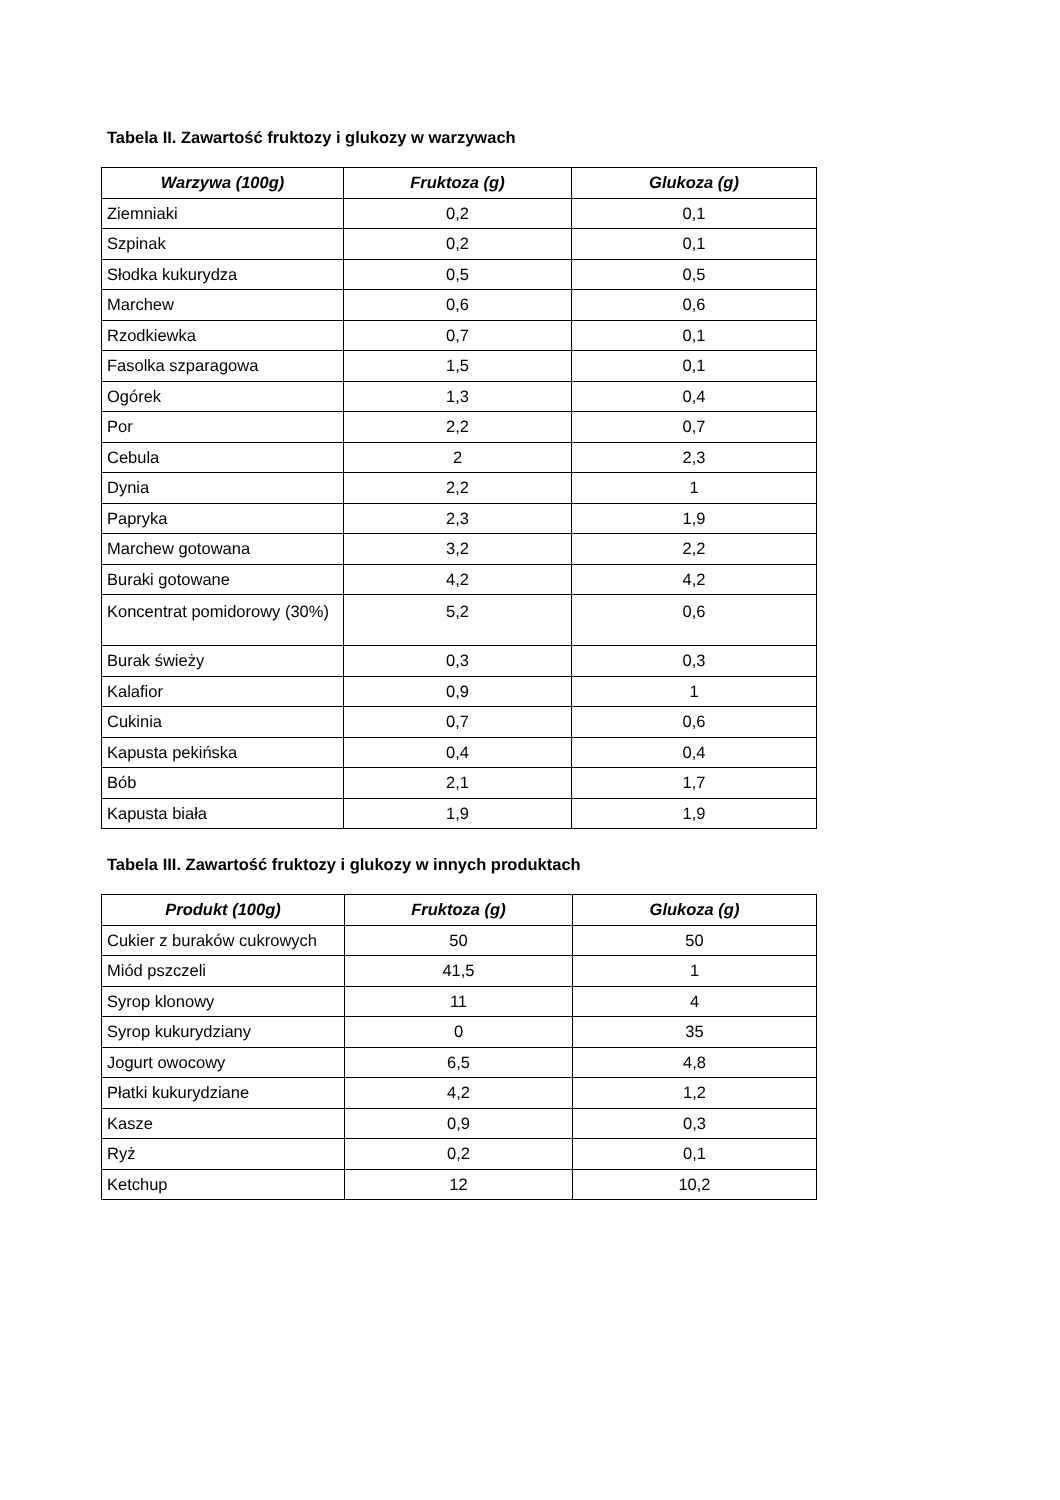Tabela II. Zawartość fruktozy i glukozy w warzywach
| Warzywa (100g) | Fruktoza (g) | Glukoza (g) |
| --- | --- | --- |
| Ziemniaki | 0,2 | 0,1 |
| Szpinak | 0,2 | 0,1 |
| Słodka kukurydza | 0,5 | 0,5 |
| Marchew | 0,6 | 0,6 |
| Rzodkiewka | 0,7 | 0,1 |
| Fasolka szparagowa | 1,5 | 0,1 |
| Ogórek | 1,3 | 0,4 |
| Por | 2,2 | 0,7 |
| Cebula | 2 | 2,3 |
| Dynia | 2,2 | 1 |
| Papryka | 2,3 | 1,9 |
| Marchew gotowana | 3,2 | 2,2 |
| Buraki gotowane | 4,2 | 4,2 |
| Koncentrat pomidorowy (30%) | 5,2 | 0,6 |
| Burak świeży | 0,3 | 0,3 |
| Kalafior | 0,9 | 1 |
| Cukinia | 0,7 | 0,6 |
| Kapusta pekińska | 0,4 | 0,4 |
| Bób | 2,1 | 1,7 |
| Kapusta biała | 1,9 | 1,9 |
Tabela III. Zawartość fruktozy i glukozy w innych produktach
| Produkt (100g) | Fruktoza (g) | Glukoza (g) |
| --- | --- | --- |
| Cukier z buraków cukrowych | 50 | 50 |
| Miód pszczeli | 41,5 | 1 |
| Syrop klonowy | 11 | 4 |
| Syrop kukurydziany | 0 | 35 |
| Jogurt owocowy | 6,5 | 4,8 |
| Płatki kukurydziane | 4,2 | 1,2 |
| Kasze | 0,9 | 0,3 |
| Ryż | 0,2 | 0,1 |
| Ketchup | 12 | 10,2 |